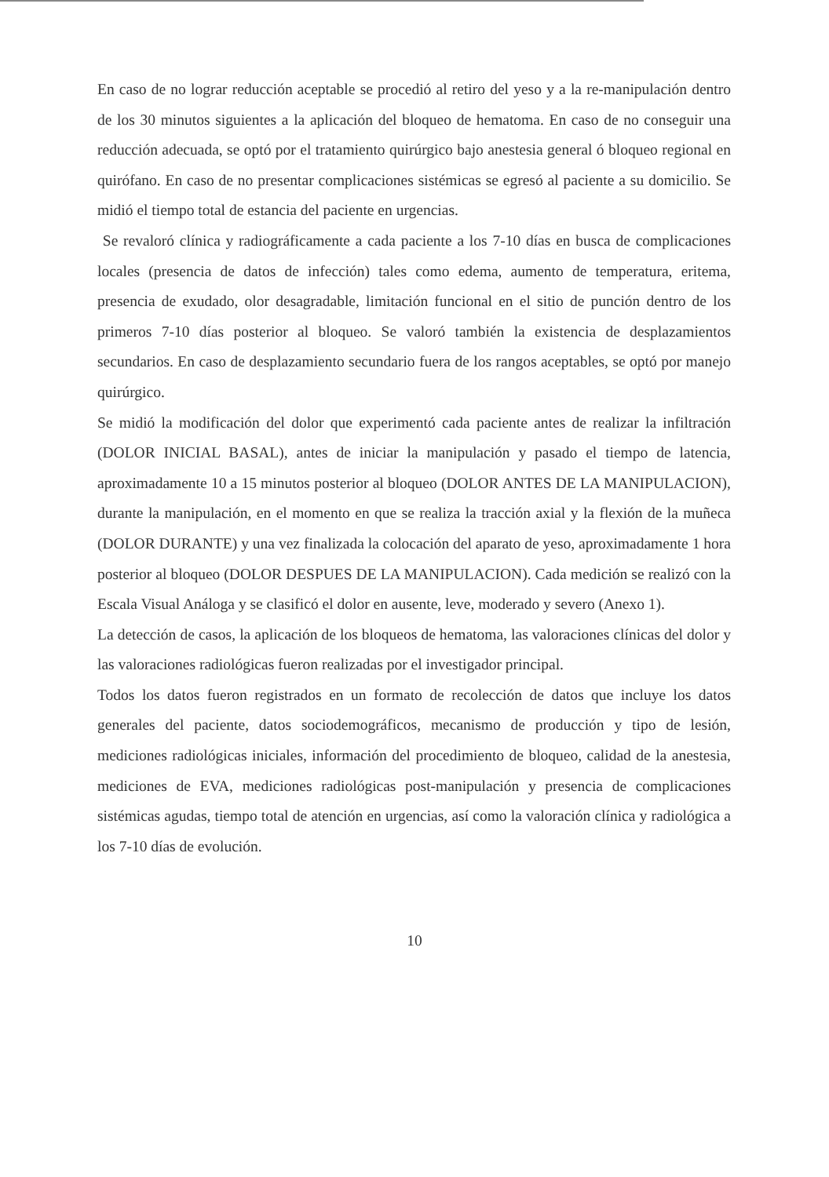En caso de no lograr reducción aceptable se procedió al retiro del yeso y a la re-manipulación dentro de los 30 minutos siguientes a la aplicación del bloqueo de hematoma. En caso de no conseguir una reducción adecuada, se optó por el tratamiento quirúrgico bajo anestesia general ó bloqueo regional en quirófano. En caso de no presentar complicaciones sistémicas se egresó al paciente a su domicilio. Se midió el tiempo total de estancia del paciente en urgencias.
Se revaloró clínica y radiográficamente a cada paciente a los 7-10 días en busca de complicaciones locales (presencia de datos de infección) tales como edema, aumento de temperatura, eritema, presencia de exudado, olor desagradable, limitación funcional en el sitio de punción dentro de los primeros 7-10 días posterior al bloqueo. Se valoró también la existencia de desplazamientos secundarios. En caso de desplazamiento secundario fuera de los rangos aceptables, se optó por manejo quirúrgico.
Se midió la modificación del dolor que experimentó cada paciente antes de realizar la infiltración (DOLOR INICIAL BASAL), antes de iniciar la manipulación y pasado el tiempo de latencia, aproximadamente 10 a 15 minutos posterior al bloqueo (DOLOR ANTES DE LA MANIPULACION), durante la manipulación, en el momento en que se realiza la tracción axial y la flexión de la muñeca (DOLOR DURANTE) y una vez finalizada la colocación del aparato de yeso, aproximadamente 1 hora posterior al bloqueo (DOLOR DESPUES DE LA MANIPULACION). Cada medición se realizó con la Escala Visual Análoga y se clasificó el dolor en ausente, leve, moderado y severo (Anexo 1).
La detección de casos, la aplicación de los bloqueos de hematoma, las valoraciones clínicas del dolor y las valoraciones radiológicas fueron realizadas por el investigador principal.
Todos los datos fueron registrados en un formato de recolección de datos que incluye los datos generales del paciente, datos sociodemográficos, mecanismo de producción y tipo de lesión, mediciones radiológicas iniciales, información del procedimiento de bloqueo, calidad de la anestesia, mediciones de EVA, mediciones radiológicas post-manipulación y presencia de complicaciones sistémicas agudas, tiempo total de atención en urgencias, así como la valoración clínica y radiológica a los 7-10 días de evolución.
10